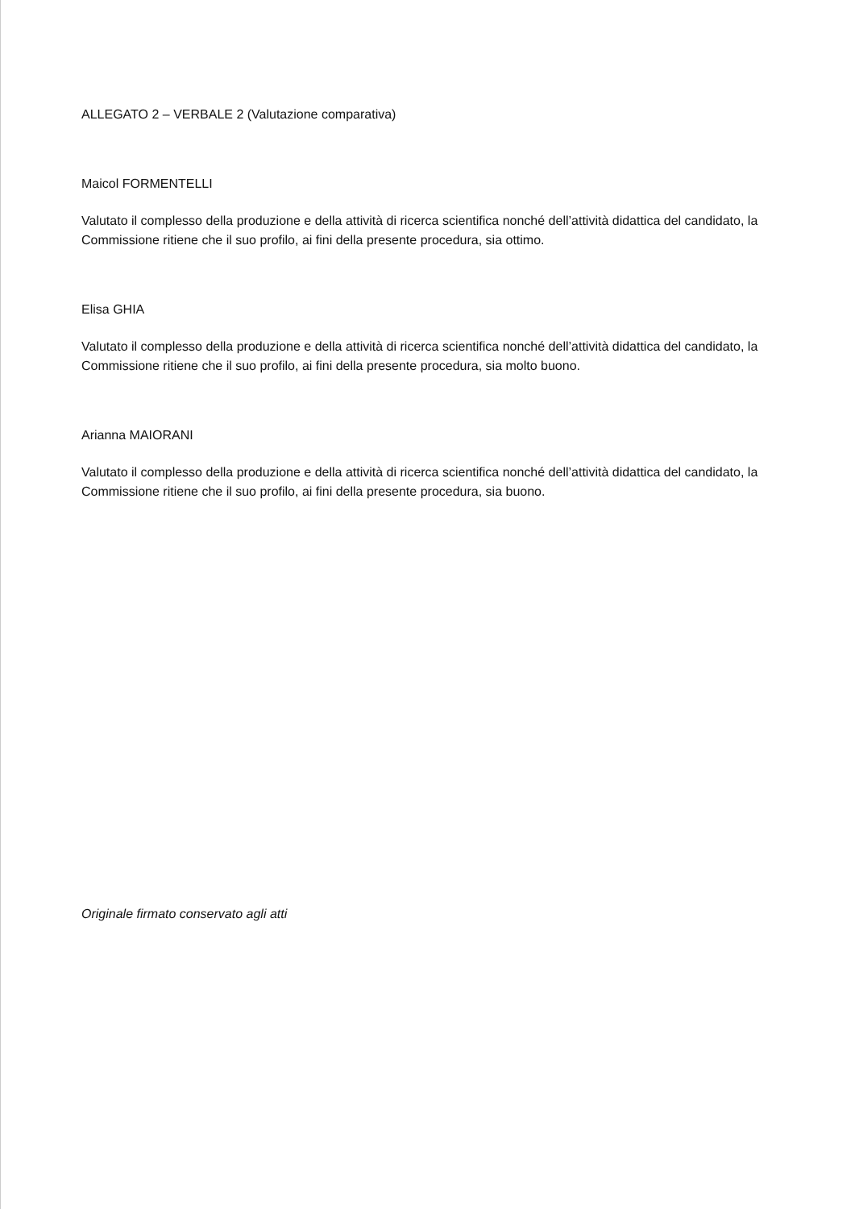ALLEGATO 2 – VERBALE 2 (Valutazione comparativa)
Maicol FORMENTELLI
Valutato il complesso della produzione e della attività di ricerca scientifica nonché dell’attività didattica del candidato, la Commissione ritiene che il suo profilo, ai fini della presente procedura, sia ottimo.
Elisa GHIA
Valutato il complesso della produzione e della attività di ricerca scientifica nonché dell’attività didattica del candidato, la Commissione ritiene che il suo profilo, ai fini della presente procedura, sia molto buono.
Arianna MAIORANI
Valutato il complesso della produzione e della attività di ricerca scientifica nonché dell’attività didattica del candidato, la Commissione ritiene che il suo profilo, ai fini della presente procedura, sia buono.
Originale firmato conservato agli atti